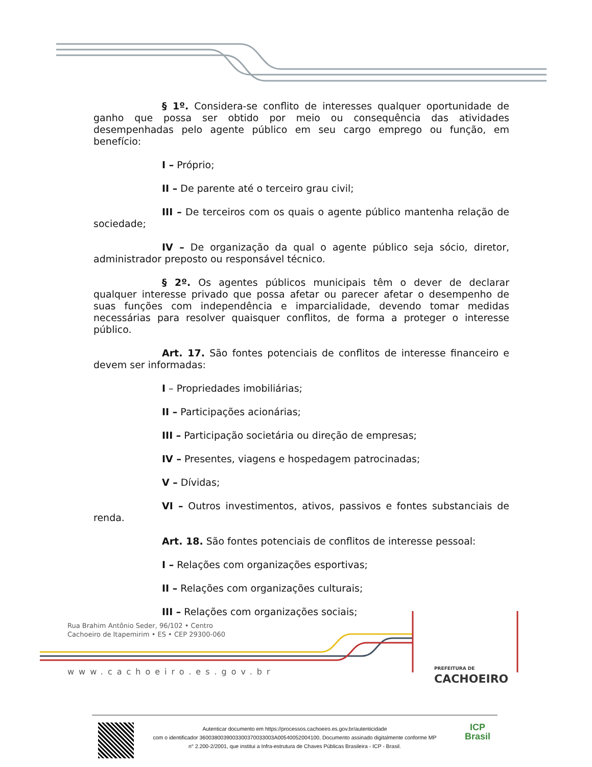§ 1º. Considera-se conflito de interesses qualquer oportunidade de ganho que possa ser obtido por meio ou consequência das atividades desempenhadas pelo agente público em seu cargo emprego ou função, em benefício:
I – Próprio;
II – De parente até o terceiro grau civil;
III – De terceiros com os quais o agente público mantenha relação de sociedade;
IV – De organização da qual o agente público seja sócio, diretor, administrador preposto ou responsável técnico.
§ 2º. Os agentes públicos municipais têm o dever de declarar qualquer interesse privado que possa afetar ou parecer afetar o desempenho de suas funções com independência e imparcialidade, devendo tomar medidas necessárias para resolver quaisquer conflitos, de forma a proteger o interesse público.
Art. 17. São fontes potenciais de conflitos de interesse financeiro e devem ser informadas:
I – Propriedades imobiliárias;
II – Participações acionárias;
III – Participação societária ou direção de empresas;
IV – Presentes, viagens e hospedagem patrocinadas;
V – Dívidas;
VI – Outros investimentos, ativos, passivos e fontes substanciais de renda.
Art. 18. São fontes potenciais de conflitos de interesse pessoal:
I – Relações com organizações esportivas;
II – Relações com organizações culturais;
III – Relações com organizações sociais;
Rua Brahim Antônio Seder, 96/102 • Centro
Cachoeiro de Itapemirim • ES • CEP 29300-060
www.cachoeiro.es.gov.br
PREFEITURA DE
CACHOEIRO
Autenticar documento em https://processos.cachoeiro.es.gov.br/autenticidade
com o identificador 3600380039003300370033003A00540052004100, Documento assinado digitalmente conforme MP
n° 2.200-2/2001, que institui a Infra-estrutura de Chaves Públicas Brasileira - ICP - Brasil.
ICP
Brasil